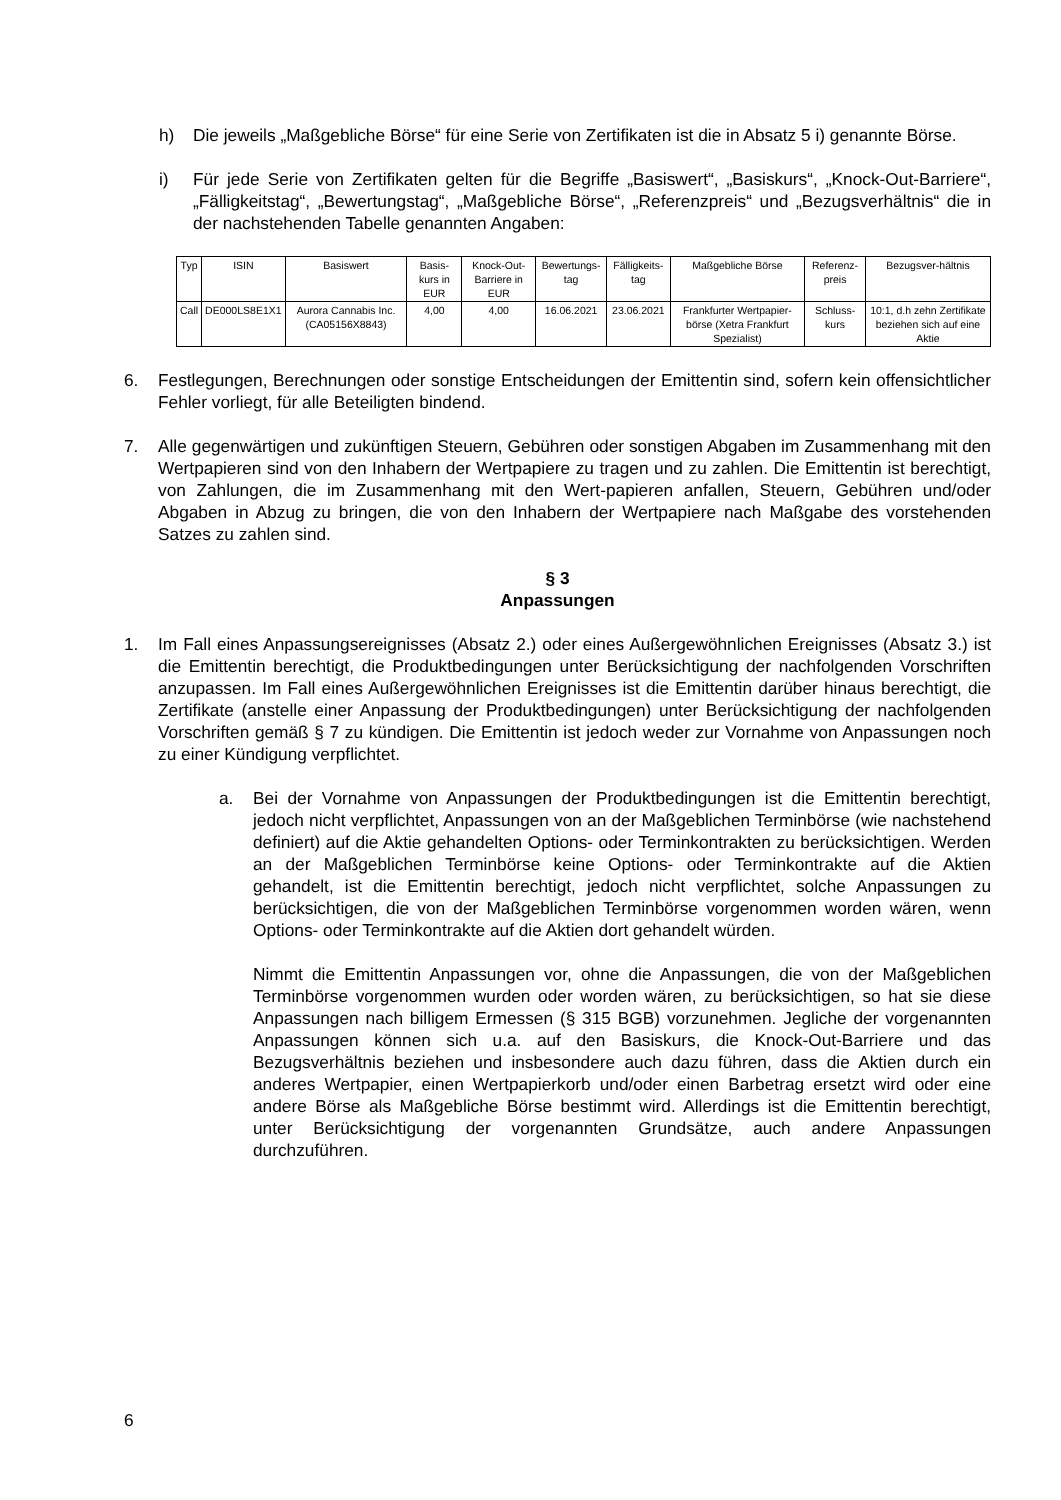h) Die jeweils „Maßgebliche Börse“ für eine Serie von Zertifikaten ist die in Absatz 5 i) genannte Börse.
i) Für jede Serie von Zertifikaten gelten für die Begriffe „Basiswert“, „Basiskurs“, „Knock-Out-Barriere“, „Fälligkeitstag“, „Bewertungstag“, „Maßgebliche Börse“, „Referenzpreis“ und „Bezugsverhältnis“ die in der nachstehenden Tabelle genannten Angaben:
| Typ | ISIN | Basiswert | Basis-kurs in EUR | Knock-Out-Barriere in EUR | Bewertungs-tag | Fälligkeits-tag | Maßgebliche Börse | Referenz-preis | Bezugsver-hältnis |
| --- | --- | --- | --- | --- | --- | --- | --- | --- | --- |
| Call | DE000LS8E1X1 | Aurora Cannabis Inc. (CA05156X8843) | 4,00 | 4,00 | 16.06.2021 | 23.06.2021 | Frankfurter Wertpapier-börse (Xetra Frankfurt Spezialist) | Schluss-kurs | 10:1, d.h zehn Zertifikate beziehen sich auf eine Aktie |
6. Festlegungen, Berechnungen oder sonstige Entscheidungen der Emittentin sind, sofern kein offensichtlicher Fehler vorliegt, für alle Beteiligten bindend.
7. Alle gegenwärtigen und zukünftigen Steuern, Gebühren oder sonstigen Abgaben im Zusammenhang mit den Wertpapieren sind von den Inhabern der Wertpapiere zu tragen und zu zahlen. Die Emittentin ist berechtigt, von Zahlungen, die im Zusammenhang mit den Wert-papieren anfallen, Steuern, Gebühren und/oder Abgaben in Abzug zu bringen, die von den Inhabern der Wertpapiere nach Maßgabe des vorstehenden Satzes zu zahlen sind.
§ 3
Anpassungen
1. Im Fall eines Anpassungsereignisses (Absatz 2.) oder eines Außergewöhnlichen Ereignisses (Absatz 3.) ist die Emittentin berechtigt, die Produktbedingungen unter Berücksichtigung der nachfolgenden Vorschriften anzupassen. Im Fall eines Außergewöhnlichen Ereignisses ist die Emittentin darüber hinaus berechtigt, die Zertifikate (anstelle einer Anpassung der Produktbedingungen) unter Berücksichtigung der nachfolgenden Vorschriften gemäß § 7 zu kündigen. Die Emittentin ist jedoch weder zur Vornahme von Anpassungen noch zu einer Kündigung verpflichtet.
a. Bei der Vornahme von Anpassungen der Produktbedingungen ist die Emittentin berechtigt, jedoch nicht verpflichtet, Anpassungen von an der Maßgeblichen Terminbörse (wie nachstehend definiert) auf die Aktie gehandelten Options- oder Terminkontrakten zu berücksichtigen. Werden an der Maßgeblichen Terminbörse keine Options- oder Terminkontrakte auf die Aktien gehandelt, ist die Emittentin berechtigt, jedoch nicht verpflichtet, solche Anpassungen zu berücksichtigen, die von der Maßgeblichen Terminbörse vorgenommen worden wären, wenn Options- oder Terminkontrakte auf die Aktien dort gehandelt würden.
Nimmt die Emittentin Anpassungen vor, ohne die Anpassungen, die von der Maßgeblichen Terminbörse vorgenommen wurden oder worden wären, zu berücksichtigen, so hat sie diese Anpassungen nach billigem Ermessen (§ 315 BGB) vorzunehmen. Jegliche der vorgenannten Anpassungen können sich u.a. auf den Basiskurs, die Knock-Out-Barriere und das Bezugsverhältnis beziehen und insbesondere auch dazu führen, dass die Aktien durch ein anderes Wertpapier, einen Wertpapierkorb und/oder einen Barbetrag ersetzt wird oder eine andere Börse als Maßgebliche Börse bestimmt wird. Allerdings ist die Emittentin berechtigt, unter Berücksichtigung der vorgenannten Grundsätze, auch andere Anpassungen durchzuführen.
6